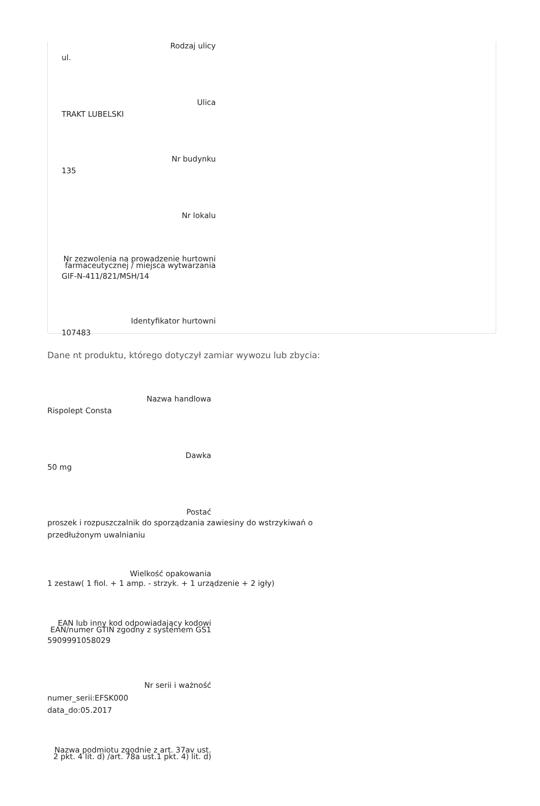Rodzaj ulicy
ul.
Ulica
TRAKT LUBELSKI
Nr budynku
135
Nr lokalu
Nr zezwolenia na prowadzenie hurtowni farmaceutycznej / miejsca wytwarzania
GIF-N-411/821/MSH/14
Identyfikator hurtowni
107483
Dane nt produktu, którego dotyczył zamiar wywozu lub zbycia:
Nazwa handlowa
Rispolept Consta
Dawka
50 mg
Postać
proszek i rozpuszczalnik do sporządzania zawiesiny do wstrzykiwań o przedłużonym uwalnianiu
Wielkość opakowania
1 zestaw( 1 fiol. + 1 amp. - strzyk. + 1 urządzenie + 2 igły)
EAN lub inny kod odpowiadający kodowi EAN/numer GTIN zgodny z systemem GS1
5909991058029
Nr serii i ważność
numer_serii:EFSK000
data_do:05.2017
Nazwa podmiotu zgodnie z art. 37av ust. 2 pkt. 4 lit. d) /art. 78a ust.1 pkt. 4) lit. d)